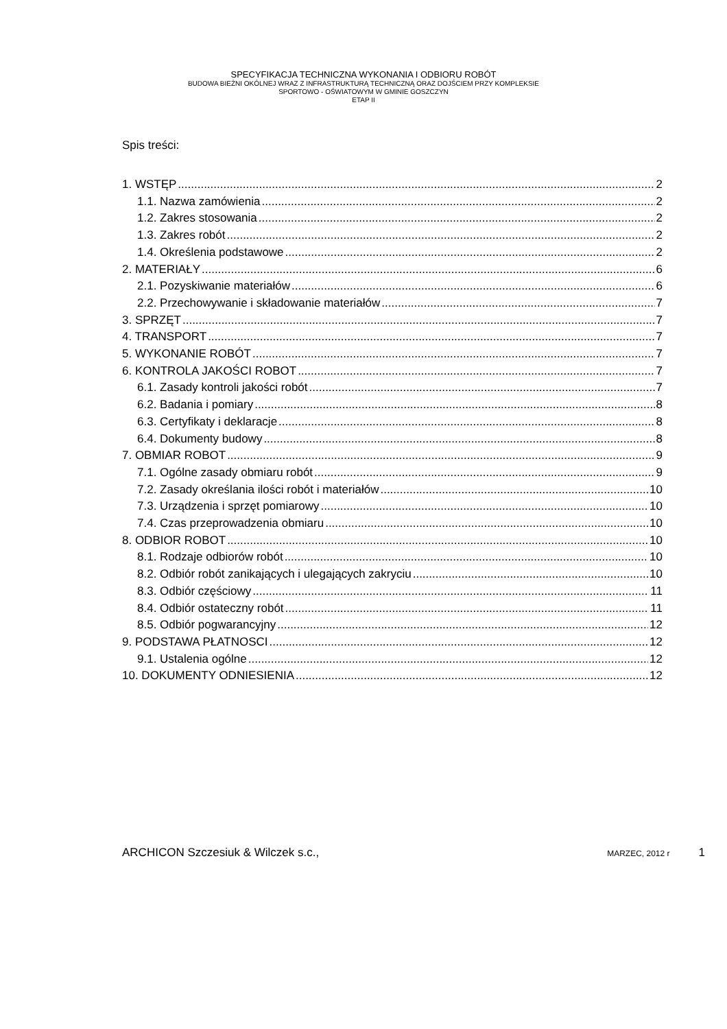SPECYFIKACJA TECHNICZNA WYKONANIA I ODBIORU ROBÓT
BUDOWA BIEŻNI OKÓLNEJ WRAZ Z INFRASTRUKTURĄ TECHNICZNĄ ORAZ DOJŚCIEM PRZY KOMPLEKSIE
SPORTOWO - OŚWIATOWYM W GMINIE GOSZCZYN
ETAP II
Spis treści:
1. WSTĘP 2
1.1. Nazwa zamówienia 2
1.2. Zakres stosowania 2
1.3. Zakres robót 2
1.4. Określenia podstawowe 2
2. MATERIAŁY 6
2.1. Pozyskiwanie materiałów 6
2.2. Przechowywanie i składowanie materiałów 7
3. SPRZĘT 7
4. TRANSPORT 7
5. WYKONANIE ROBÓT 7
6. KONTROLA JAKOŚCI ROBOT 7
6.1. Zasady kontroli jakości robót 7
6.2. Badania i pomiary 8
6.3. Certyfikaty i deklaracje 8
6.4. Dokumenty budowy 8
7. OBMIAR ROBOT 9
7.1. Ogólne zasady obmiaru robót 9
7.2. Zasady określania ilości robót i materiałów 10
7.3. Urządzenia i sprzęt pomiarowy 10
7.4. Czas przeprowadzenia obmiaru 10
8. ODBIOR ROBOT 10
8.1. Rodzaje odbiorów robót 10
8.2. Odbiór robót zanikających i ulegających zakryciu 10
8.3. Odbiór częściowy 11
8.4. Odbiór ostateczny robót 11
8.5. Odbiór pogwarancyjny 12
9. PODSTAWA PŁATNOSCI 12
9.1. Ustalenia ogólne 12
10. DOKUMENTY ODNIESIENIA 12
ARCHICON Szczesiuk & Wilczek s.c., MARZEC, 2012 r 1